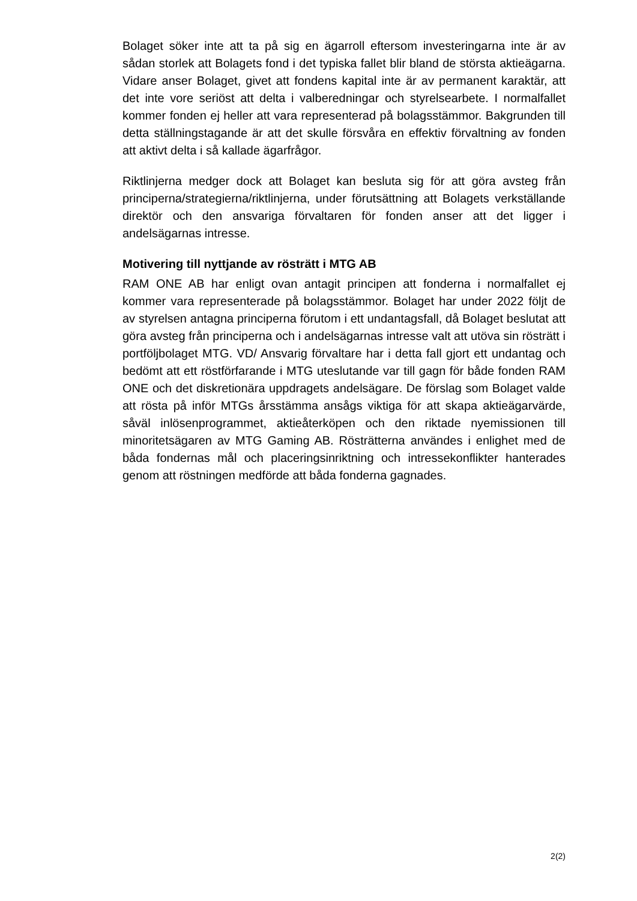Bolaget söker inte att ta på sig en ägarroll eftersom investeringarna inte är av sådan storlek att Bolagets fond i det typiska fallet blir bland de största aktieägarna. Vidare anser Bolaget, givet att fondens kapital inte är av permanent karaktär, att det inte vore seriöst att delta i valberedningar och styrelsearbete. I normalfallet kommer fonden ej heller att vara representerad på bolagsstämmor. Bakgrunden till detta ställningstagande är att det skulle försvåra en effektiv förvaltning av fonden att aktivt delta i så kallade ägarfrågor.
Riktlinjerna medger dock att Bolaget kan besluta sig för att göra avsteg från principerna/strategierna/riktlinjerna, under förutsättning att Bolagets verkställande direktör och den ansvariga förvaltaren för fonden anser att det ligger i andelsägarnas intresse.
Motivering till nyttjande av rösträtt i MTG AB
RAM ONE AB har enligt ovan antagit principen att fonderna i normalfallet ej kommer vara representerade på bolagsstämmor. Bolaget har under 2022 följt de av styrelsen antagna principerna förutom i ett undantagsfall, då Bolaget beslutat att göra avsteg från principerna och i andelsägarnas intresse valt att utöva sin rösträtt i portföljbolaget MTG. VD/ Ansvarig förvaltare har i detta fall gjort ett undantag och bedömt att ett röstförfarande i MTG uteslutande var till gagn för både fonden RAM ONE och det diskretionära uppdragets andelsägare. De förslag som Bolaget valde att rösta på inför MTGs årsstämma ansågs viktiga för att skapa aktieägarvärde, såväl inlösenprogrammet, aktieåterköpen och den riktade nyemissionen till minoritetsägaren av MTG Gaming AB. Rösträtterna användes i enlighet med de båda fondernas mål och placeringsinriktning och intressekonflikter hanterades genom att röstningen medförde att båda fonderna gagnades.
2(2)